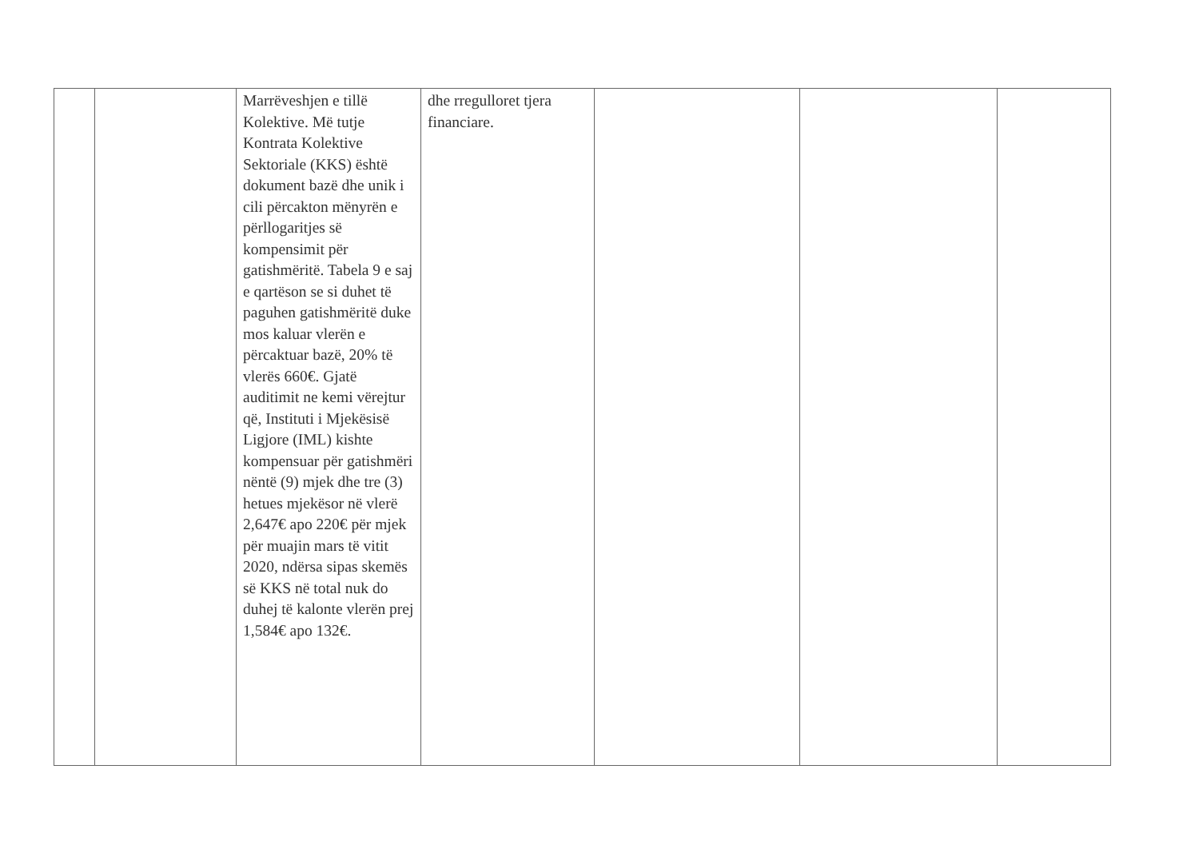| | | Marrëveshjen e tillë Kolektive. Më tutje Kontrata Kolektive Sektoriale (KKS) është dokument bazë dhe unik i cili përcakton mënyrën e përllogaritjes së kompensimit për gatishmëritë. Tabela 9 e saj e qartëson se si duhet të paguhen gatishmëritë duke mos kaluar vlerën e përcaktuar bazë, 20% të vlerës 660€. Gjatë auditimit ne kemi vërejtur që, Instituti i Mjekësisë Ligjore (IML) kishte kompensuar për gatishmëri nëntë (9) mjek dhe tre (3) hetues mjekësor në vlerë 2,647€ apo 220€ për mjek për muajin mars të vitit 2020, ndërsa sipas skemës së KKS në total nuk do duhej të kalonte vlerën prej 1,584€ apo 132€. | dhe rregulloret tjera financiare. | | | |